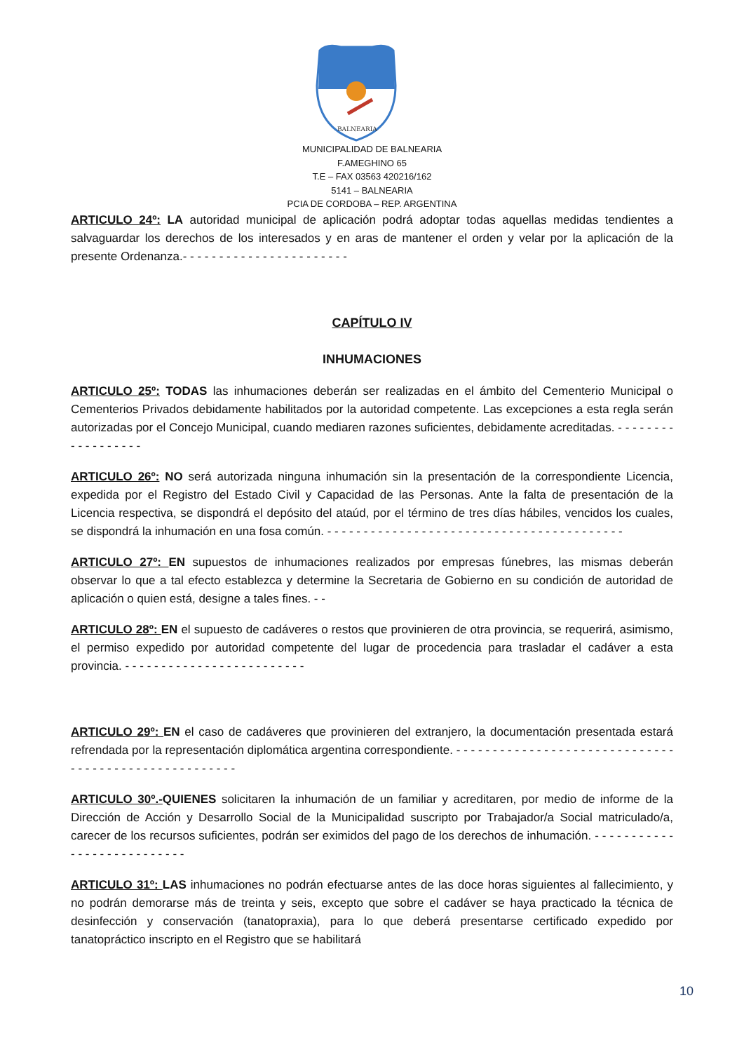BALNEARIA
MUNICIPALIDAD DE BALNEARIA
F.AMEGHINO 65
T.E – FAX 03563 420216/162
5141 – BALNEARIA
PCIA DE CORDOBA – REP. ARGENTINA
ARTICULO 24º: LA autoridad municipal de aplicación podrá adoptar todas aquellas medidas tendientes a salvaguardar los derechos de los interesados y en aras de mantener el orden y velar por la aplicación de la presente Ordenanza.- - - - - - - - - - - - - - - - - - - - - - -
CAPÍTULO IV
INHUMACIONES
ARTICULO 25º: TODAS las inhumaciones deberán ser realizadas en el ámbito del Cementerio Municipal o Cementerios Privados debidamente habilitados por la autoridad competente. Las excepciones a esta regla serán autorizadas por el Concejo Municipal, cuando mediaren razones suficientes, debidamente acreditadas. - - - - - - - - - - - - - - - - - -
ARTICULO 26º: NO será autorizada ninguna inhumación sin la presentación de la correspondiente Licencia, expedida por el Registro del Estado Civil y Capacidad de las Personas. Ante la falta de presentación de la Licencia respectiva, se dispondrá el depósito del ataúd, por el término de tres días hábiles, vencidos los cuales, se dispondrá la inhumación en una fosa común. - - - - - - - - - - - - - - - - - - - - - - - - - - - - - - - - - - - - - - - - -
ARTICULO 27º: EN supuestos de inhumaciones realizados por empresas fúnebres, las mismas deberán observar lo que a tal efecto establezca y determine la Secretaria de Gobierno en su condición de autoridad de aplicación o quien está, designe a tales fines. - -
ARTICULO 28º: EN el supuesto de cadáveres o restos que provinieren de otra provincia, se requerirá, asimismo, el permiso expedido por autoridad competente del lugar de procedencia para trasladar el cadáver a esta provincia. - - - - - - - - - - - - - - - - - - - - - - - - -
ARTICULO 29º: EN el caso de cadáveres que provinieren del extranjero, la documentación presentada estará refrendada por la representación diplomática argentina correspondiente. - - - - - - - - - - - - - - - - - - - - - - - - - - - - - - - - - - - - - - - - - - - - - - - - - - - - -
ARTICULO 30º.-QUIENES solicitaren la inhumación de un familiar y acreditaren, por medio de informe de la Dirección de Acción y Desarrollo Social de la Municipalidad suscripto por Trabajador/a Social matriculado/a, carecer de los recursos suficientes, podrán ser eximidos del pago de los derechos de inhumación. - - - - - - - - - - - - - - - - - - - - - - - - - - -
ARTICULO 31º: LAS inhumaciones no podrán efectuarse antes de las doce horas siguientes al fallecimiento, y no podrán demorarse más de treinta y seis, excepto que sobre el cadáver se haya practicado la técnica de desinfección y conservación (tanatopraxia), para lo que deberá presentarse certificado expedido por tanatopráctico inscripto en el Registro que se habilitará
10